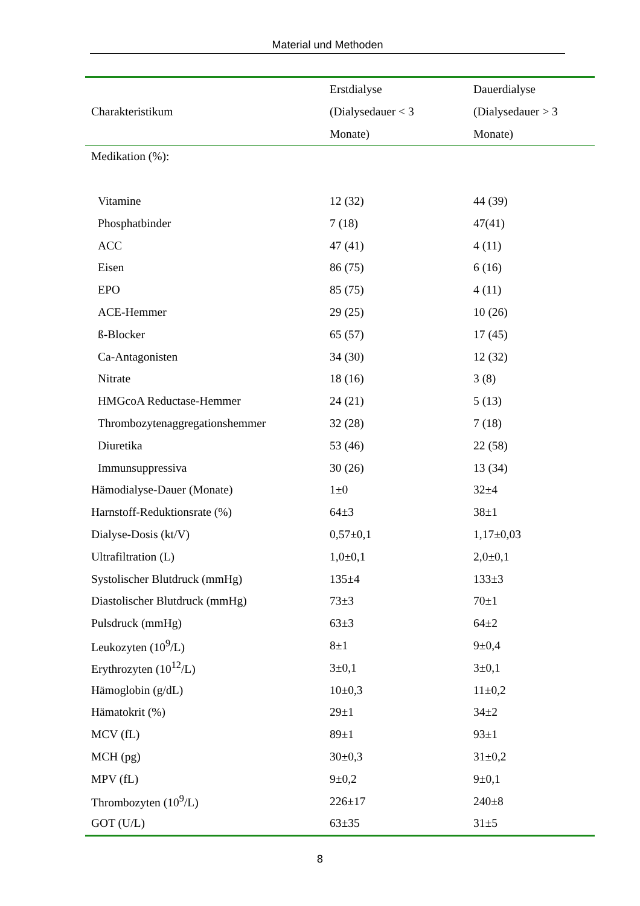Material und Methoden
| Charakteristikum | Erstdialyse (Dialysedauer < 3 Monate) | Dauerdialyse (Dialysedauer > 3 Monate) |
| --- | --- | --- |
| Medikation (%): | | |
| Vitamine | 12 (32) | 44 (39) |
| Phosphatbinder | 7 (18) | 47(41) |
| ACC | 47 (41) | 4 (11) |
| Eisen | 86 (75) | 6 (16) |
| EPO | 85 (75) | 4 (11) |
| ACE-Hemmer | 29 (25) | 10 (26) |
| ß-Blocker | 65 (57) | 17 (45) |
| Ca-Antagonisten | 34 (30) | 12 (32) |
| Nitrate | 18 (16) | 3 (8) |
| HMGcoA Reductase-Hemmer | 24 (21) | 5 (13) |
| Thrombozytenaggregationshemmer | 32 (28) | 7 (18) |
| Diuretika | 53 (46) | 22 (58) |
| Immunsuppressiva | 30 (26) | 13 (34) |
| Hämodialyse-Dauer (Monate) | 1±0 | 32±4 |
| Harnstoff-Reduktionsrate (%) | 64±3 | 38±1 |
| Dialyse-Dosis (kt/V) | 0,57±0,1 | 1,17±0,03 |
| Ultrafiltration (L) | 1,0±0,1 | 2,0±0,1 |
| Systolischer Blutdruck (mmHg) | 135±4 | 133±3 |
| Diastolischer Blutdruck (mmHg) | 73±3 | 70±1 |
| Pulsdruck (mmHg) | 63±3 | 64±2 |
| Leukozyten (10<sup>9</sup>/L) | 8±1 | 9±0,4 |
| Erythrozyten (10<sup>12</sup>/L) | 3±0,1 | 3±0,1 |
| Hämoglobin (g/dL) | 10±0,3 | 11±0,2 |
| Hämatokrit (%) | 29±1 | 34±2 |
| MCV (fL) | 89±1 | 93±1 |
| MCH (pg) | 30±0,3 | 31±0,2 |
| MPV (fL) | 9±0,2 | 9±0,1 |
| Thrombozyten (10<sup>9</sup>/L) | 226±17 | 240±8 |
| GOT (U/L) | 63±35 | 31±5 |
8